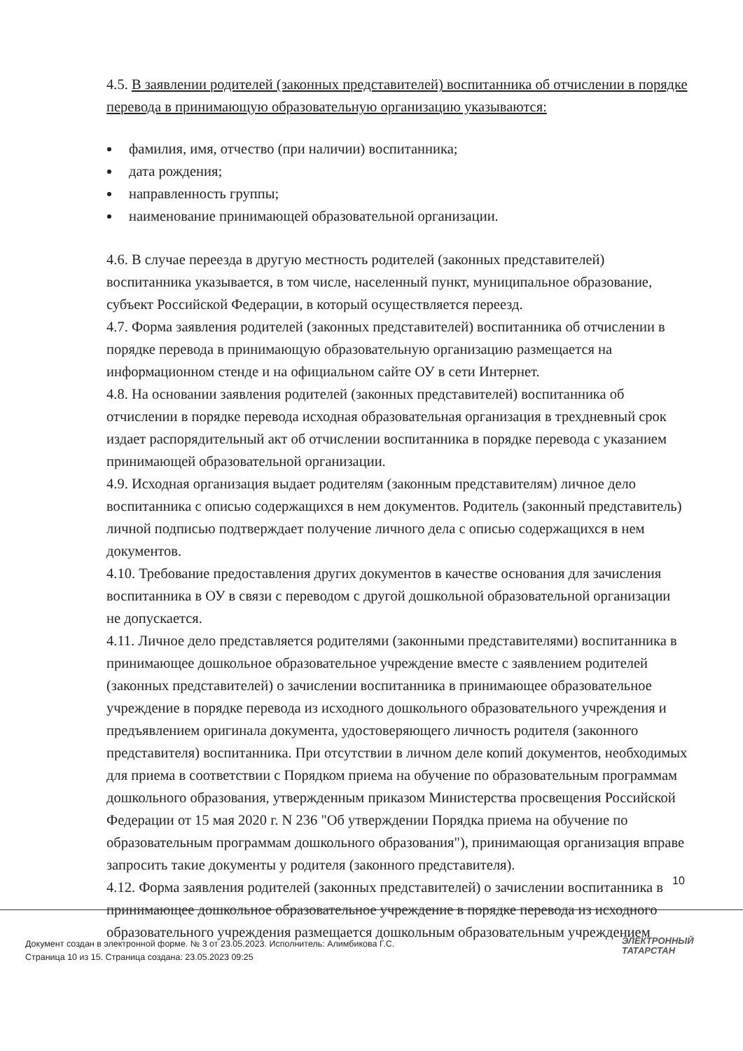4.5. В заявлении родителей (законных представителей) воспитанника об отчислении в порядке перевода в принимающую образовательную организацию указываются:
фамилия, имя, отчество (при наличии) воспитанника;
дата рождения;
направленность группы;
наименование принимающей образовательной организации.
4.6. В случае переезда в другую местность родителей (законных представителей) воспитанника указывается, в том числе, населенный пункт, муниципальное образование, субъект Российской Федерации, в который осуществляется переезд.
4.7. Форма заявления родителей (законных представителей) воспитанника об отчислении в порядке перевода в принимающую образовательную организацию размещается на информационном стенде и на официальном сайте ОУ в сети Интернет.
4.8. На основании заявления родителей (законных представителей) воспитанника об отчислении в порядке перевода исходная образовательная организация в трехдневный срок издает распорядительный акт об отчислении воспитанника в порядке перевода с указанием принимающей образовательной организации.
4.9. Исходная организация выдает родителям (законным представителям) личное дело воспитанника с описью содержащихся в нем документов. Родитель (законный представитель) личной подписью подтверждает получение личного дела с описью содержащихся в нем документов.
4.10. Требование предоставления других документов в качестве основания для зачисления воспитанника в ОУ в связи с переводом с другой дошкольной образовательной организации не допускается.
4.11. Личное дело представляется родителями (законными представителями) воспитанника в принимающее дошкольное образовательное учреждение вместе с заявлением родителей (законных представителей) о зачислении воспитанника в принимающее образовательное учреждение в порядке перевода из исходного дошкольного образовательного учреждения и предъявлением оригинала документа, удостоверяющего личность родителя (законного представителя) воспитанника. При отсутствии в личном деле копий документов, необходимых для приема в соответствии с Порядком приема на обучение по образовательным программам дошкольного образования, утвержденным приказом Министерства просвещения Российской Федерации от 15 мая 2020 г. N 236 "Об утверждении Порядка приема на обучение по образовательным программам дошкольного образования"), принимающая организация вправе запросить такие документы у родителя (законного представителя).
4.12. Форма заявления родителей (законных представителей) о зачислении воспитанника в принимающее дошкольное образовательное учреждение в порядке перевода из исходного образовательного учреждения размещается дошкольным образовательным учреждением
10
Документ создан в электронной форме. № 3 от 23.05.2023. Исполнитель: Алимбикова Г.С.
Страница 10 из 15. Страница создана: 23.05.2023 09:25
ЭЛЕКТРОННЫЙ
ТАТАРСТАН